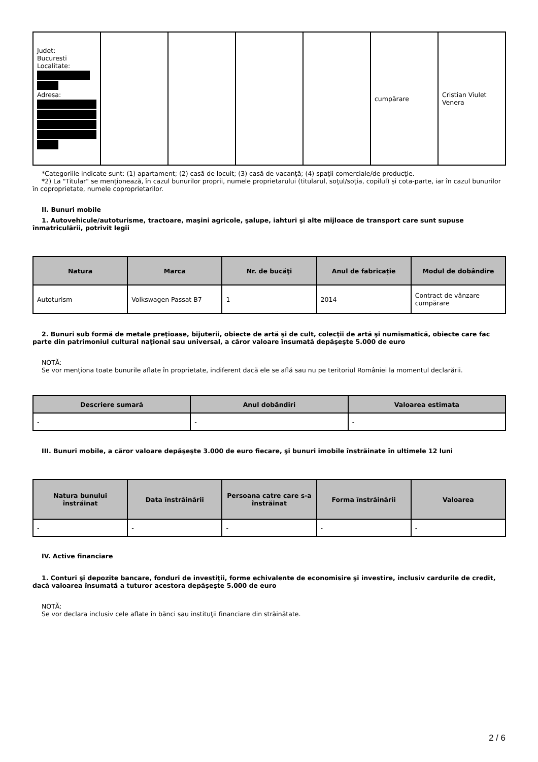| Judet: Bucuresti Localitate: Adresa: | | | | | cumpărare | Cristian Viulet Venera |
*Categoriile indicate sunt: (1) apartament; (2) casă de locuit; (3) casă de vacanţă; (4) spaţii comerciale/de producţie.
*2) La "Titular" se menţionează, în cazul bunurilor proprii, numele proprietarului (titularul, soţul/soţia, copilul) și cota-parte, iar în cazul bunurilor în coproprietate, numele coproprietarilor.
II. Bunuri mobile
1. Autovehicule/autoturisme, tractoare, maşini agricole, şalupe, iahturi şi alte mijloace de transport care sunt supuse înmatriculării, potrivit legii
| Natura | Marca | Nr. de bucăţi | Anul de fabricaţie | Modul de dobândire |
| --- | --- | --- | --- | --- |
| Autoturism | Volkswagen Passat B7 | 1 | 2014 | Contract de vânzare cumpărare |
2. Bunuri sub formă de metale preţioase, bijuterii, obiecte de artă şi de cult, colecţii de artă şi numismatică, obiecte care fac parte din patrimoniul cultural naţional sau universal, a căror valoare însumată depăşeşte 5.000 de euro
NOTĂ:
Se vor menţiona toate bunurile aflate în proprietate, indiferent dacă ele se află sau nu pe teritoriul României la momentul declarării.
| Descriere sumară | Anul dobândiri | Valoarea estimata |
| --- | --- | --- |
| - | - | - |
III. Bunuri mobile, a căror valoare depăşeşte 3.000 de euro fiecare, şi bunuri imobile înstrăinate în ultimele 12 luni
| Natura bunului înstrăinat | Data înstrăinării | Persoana catre care s-a înstrăinat | Forma înstrăinării | Valoarea |
| --- | --- | --- | --- | --- |
| - | - | - | - | - |
IV. Active financiare
1. Conturi şi depozite bancare, fonduri de investiţii, forme echivalente de economisire şi investire, inclusiv cardurile de credit, dacă valoarea însumată a tuturor acestora depăşeşte 5.000 de euro
NOTĂ:
Se vor declara inclusiv cele aflate în bănci sau instituţii financiare din străinătate.
2 / 6